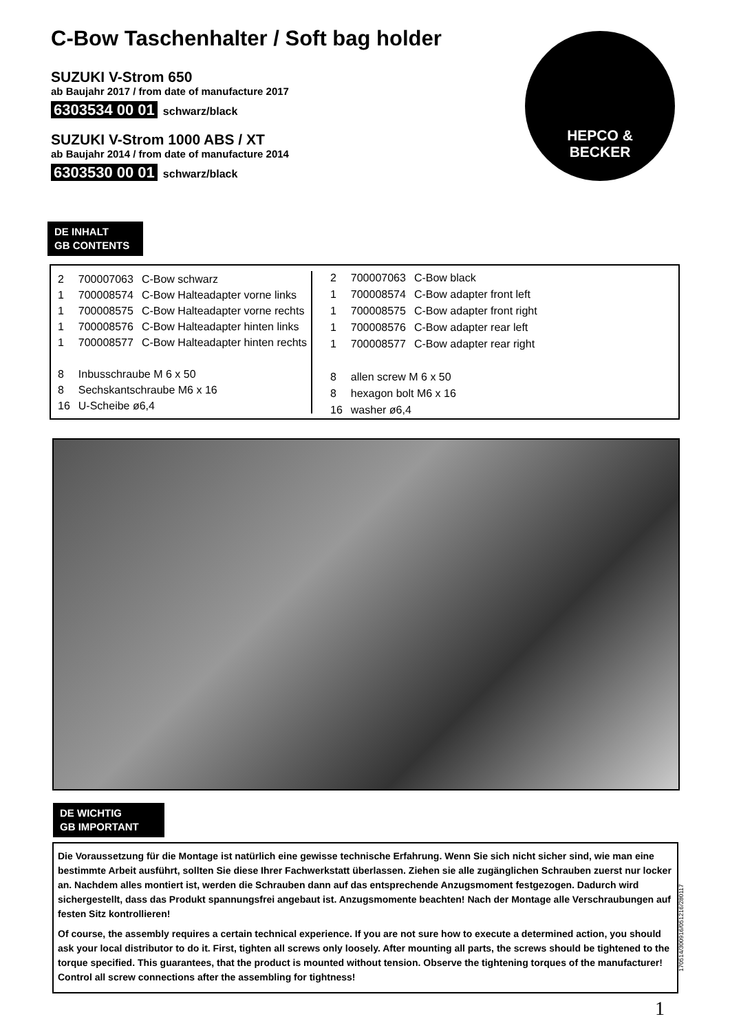C-Bow Taschenhalter / Soft bag holder
SUZUKI V-Strom 650
ab Baujahr 2017 / from date of manufacture 2017
6303534 00 01 schwarz/black
SUZUKI V-Strom 1000 ABS / XT
ab Baujahr 2014 / from date of manufacture 2014
6303530 00 01 schwarz/black
HEPCO &
BECKER
DE INHALT
GB CONTENTS
| 2 | 700007063 | C-Bow schwarz |
| 1 | 700008574 | C-Bow Halteadapter vorne links |
| 1 | 700008575 | C-Bow Halteadapter vorne rechts |
| 1 | 700008576 | C-Bow Halteadapter hinten links |
| 1 | 700008577 | C-Bow Halteadapter hinten rechts |
| 8 | Inbusschraube M 6 x 50 | |
| 8 | Sechskantschraube M6 x 16 | |
| 16 | U-Scheibe ø6,4 | |
| 2 | 700007063 | C-Bow black |
| 1 | 700008574 | C-Bow adapter front left |
| 1 | 700008575 | C-Bow adapter front right |
| 1 | 700008576 | C-Bow adapter rear left |
| 1 | 700008577 | C-Bow adapter rear right |
| 8 | allen screw M 6 x 50 | |
| 8 | hexagon bolt M6 x 16 | |
| 16 | washer ø6,4 | |
DE WICHTIG
GB IMPORTANT
Die Voraussetzung für die Montage ist natürlich eine gewisse technische Erfahrung. Wenn Sie sich nicht sicher sind, wie man eine bestimmte Arbeit ausführt, sollten Sie diese Ihrer Fachwerkstatt überlassen. Ziehen sie alle zugänglichen Schrauben zuerst nur locker an. Nachdem alles montiert ist, werden die Schrauben dann auf das entsprechende Anzugsmoment festgezogen. Dadurch wird sichergestellt, dass das Produkt spannungsfrei angebaut ist. Anzugsmomente beachten! Nach der Montage alle Verschraubungen auf festen Sitz kontrollieren!
Of course, the assembly requires a certain technical experience. If you are not sure how to execute a determined action, you should ask your local distributor to do it. First, tighten all screws only loosely. After mounting all parts, the screws should be tightened to the torque specified. This guarantees, that the product is mounted without tension. Observe the tightening torques of the manufacturer! Control all screw connections after the assembling for tightness!
170514/300916/051216/280117
1